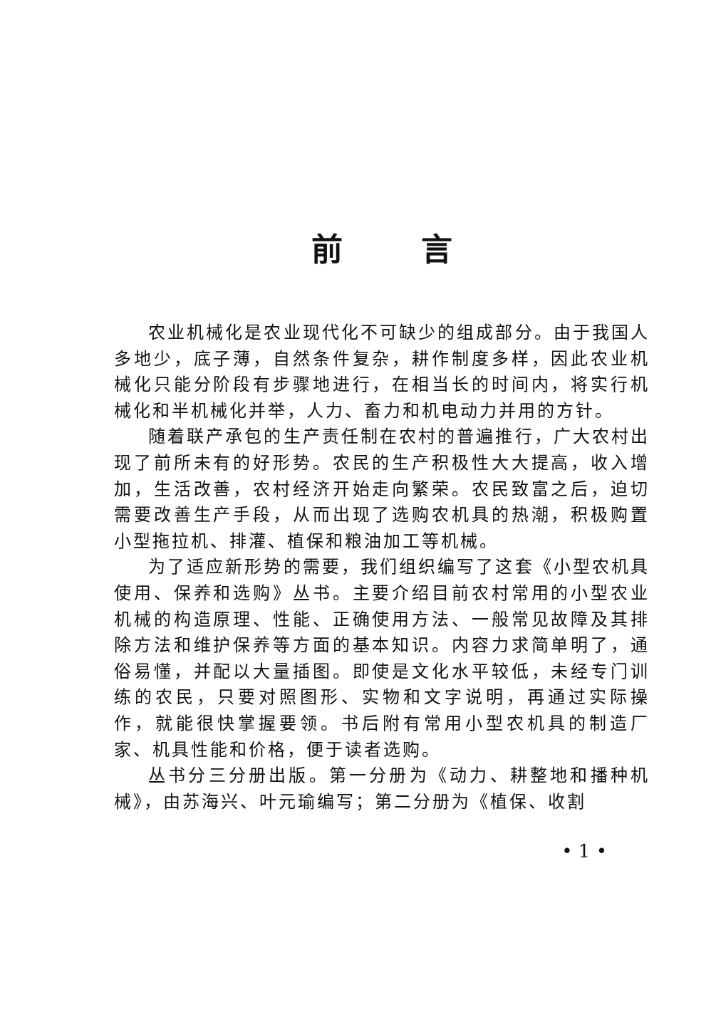前言
农业机械化是农业现代化不可缺少的组成部分。由于我国人多地少，底子薄，自然条件复杂，耕作制度多样，因此农业机械化只能分阶段有步骤地进行，在相当长的时间内，将实行机械化和半机械化并举，人力、畜力和机电动力并用的方针。
随着联产承包的生产责任制在农村的普遍推行，广大农村出现了前所未有的好形势。农民的生产积极性大大提高，收入增加，生活改善，农村经济开始走向繁荣。农民致富之后，迫切需要改善生产手段，从而出现了选购农机具的热潮，积极购置小型拖拉机、排灌、植保和粮油加工等机械。
为了适应新形势的需要，我们组织编写了这套《小型农机具使用、保养和选购》丛书。主要介绍目前农村常用的小型农业机械的构造原理、性能、正确使用方法、一般常见故障及其排除方法和维护保养等方面的基本知识。内容力求简单明了，通俗易懂，并配以大量插图。即使是文化水平较低，未经专门训练的农民，只要对照图形、实物和文字说明，再通过实际操作，就能很快掌握要领。书后附有常用小型农机具的制造厂家、机具性能和价格，便于读者选购。
丛书分三分册出版。第一分册为《动力、耕整地和播种机械》，由苏海兴、叶元瑜编写；第二分册为《植保、收割
• 1 •